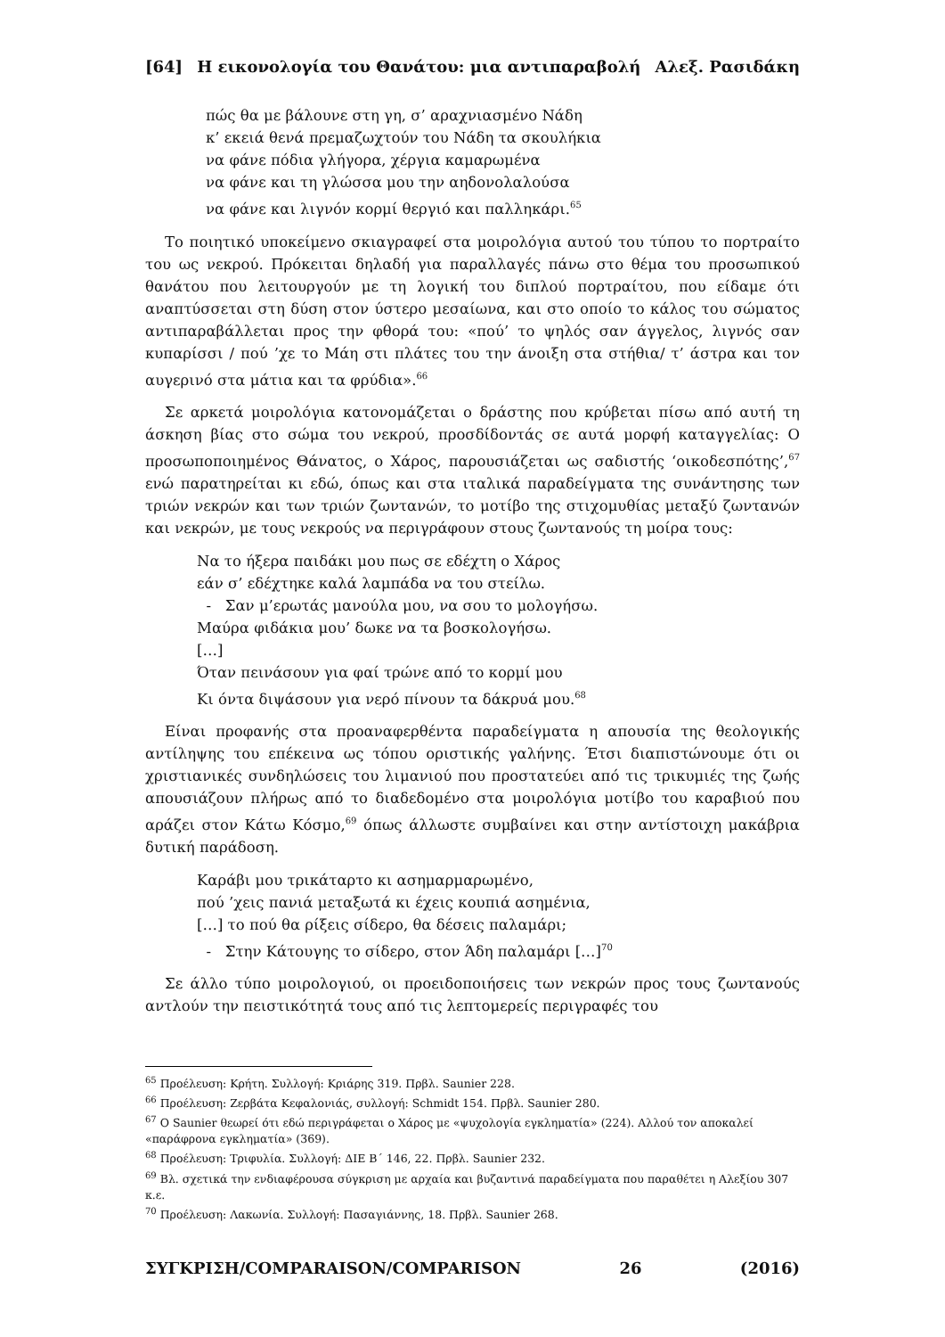[64] Η εικονολογία του Θανάτου: μια αντιπαραβολή Αλεξ. Ρασιδάκη
πώς θα με βάλουνε στη γη, σ’ αραχνιασμένο Νάδη
κ’ εκειά θενά πρεμαζωχτούν του Νάδη τα σκουλήκια
να φάνε πόδια γλήγορα, χέργια καμαρωμένα
να φάνε και τη γλώσσα μου την αηδονολαλούσα
να φάνε και λιγνόν κορμί θεργιό και παλληκάρι.<sup>65</sup>
Το ποιητικό υποκείμενο σκιαγραφεί στα μοιρολόγια αυτού του τύπου το πορτραίτο του ως νεκρού. Πρόκειται δηλαδή για παραλλαγές πάνω στο θέμα του προσωπικού θανάτου που λειτουργούν με τη λογική του διπλού πορτραίτου, που είδαμε ότι αναπτύσσεται στη δύση στον ύστερο μεσαίωνα, και στο οποίο το κάλος του σώματος αντιπαραβάλλεται προς την φθορά του: «πού’ το ψηλός σαν άγγελος, λιγνός σαν κυπαρίσσι / πού ’χε το Μάη στι πλάτες του την άνοιξη στα στήθια/ τ’ άστρα και τον αυγερινό στα μάτια και τα φρύδια».<sup>66</sup>
Σε αρκετά μοιρολόγια κατονομάζεται ο δράστης που κρύβεται πίσω από αυτή τη άσκηση βίας στο σώμα του νεκρού, προσδίδοντάς σε αυτά μορφή καταγγελίας: Ο προσωποποιημένος Θάνατος, ο Χάρος, παρουσιάζεται ως σαδιστής ‘οικοδεσπότης’,<sup>67</sup> ενώ παρατηρείται κι εδώ, όπως και στα ιταλικά παραδείγματα της συνάντησης των τριών νεκρών και των τριών ζωντανών, το μοτίβο της στιχομυθίας μεταξύ ζωντανών και νεκρών, με τους νεκρούς να περιγράφουν στους ζωντανούς τη μοίρα τους:
Να το ήξερα παιδάκι μου πως σε εδέχτη ο Χάρος
εάν σ’ εδέχτηκε καλά λαμπάδα να του στείλω.
- Σαν μ’ερωτάς μανούλα μου, να σου το μολογήσω.
Μαύρα φιδάκια μου’ δωκε να τα βοσκολογήσω.
[…]
Όταν πεινάσουν για φαί τρώνε από το κορμί μου
Κι όντα διψάσουν για νερό πίνουν τα δάκρυά μου.<sup>68</sup>
Είναι προφανής στα προαναφερθέντα παραδείγματα η απουσία της θεολογικής αντίληψης του επέκεινα ως τόπου οριστικής γαλήνης. Έτσι διαπιστώνουμε ότι οι χριστιανικές συνδηλώσεις του λιμανιού που προστατεύει από τις τρικυμιές της ζωής απουσιάζουν πλήρως από το διαδεδομένο στα μοιρολόγια μοτίβο του καραβιού που αράζει στον Κάτω Κόσμο,<sup>69</sup> όπως άλλωστε συμβαίνει και στην αντίστοιχη μακάβρια δυτική παράδοση.
Καράβι μου τρικάταρτο κι ασημαρμαρωμένο,
πού ’χεις πανιά μεταξωτά κι έχεις κουπιά ασημένια,
[…] το πού θα ρίξεις σίδερο, θα δέσεις παλαμάρι;
- Στην Κάτουγης το σίδερο, στον Άδη παλαμάρι […]<sup>70</sup>
Σε άλλο τύπο μοιρολογιού, οι προειδοποιήσεις των νεκρών προς τους ζωντανούς αντλούν την πειστικότητά τους από τις λεπτομερείς περιγραφές του
<sup>65</sup> Προέλευση: Κρήτη. Συλλογή: Κριάρης 319. Πρβλ. Saunier 228.
<sup>66</sup> Προέλευση: Ζερβάτα Κεφαλονιάς, συλλογή: Schmidt 154. Πρβλ. Saunier 280.
<sup>67</sup> Ο Saunier θεωρεί ότι εδώ περιγράφεται ο Χάρος με «ψυχολογία εγκληματία» (224). Αλλού τον αποκαλεί «παράφρονα εγκληματία» (369).
<sup>68</sup> Προέλευση: Τριφυλία. Συλλογή: ΔΙΕ Β΄ 146, 22. Πρβλ. Saunier 232.
<sup>69</sup> Βλ. σχετικά την ενδιαφέρουσα σύγκριση με αρχαία και βυζαντινά παραδείγματα που παραθέτει η Αλεξίου 307 κ.ε.
<sup>70</sup> Προέλευση: Λακωνία. Συλλογή: Πασαγιάννης, 18. Πρβλ. Saunier 268.
ΣΥΓΚΡΙΣΗ/COMPARAISON/COMPARISON 26 (2016)